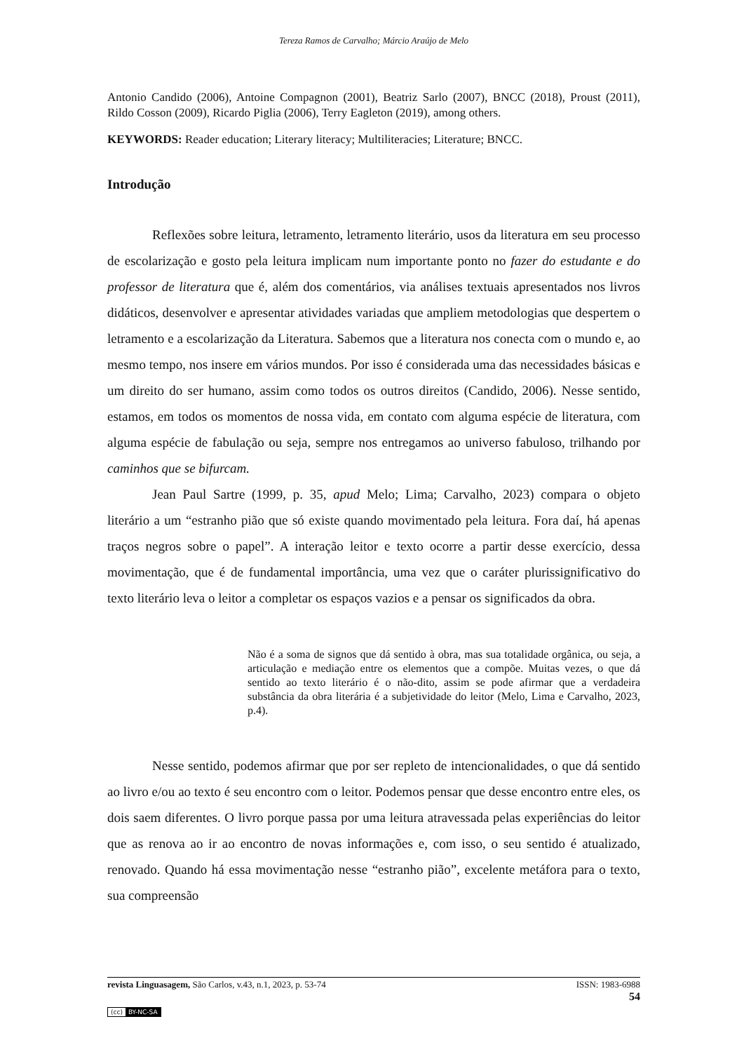Tereza Ramos de Carvalho; Márcio Araújo de Melo
Antonio Candido (2006), Antoine Compagnon (2001), Beatriz Sarlo (2007), BNCC (2018), Proust (2011), Rildo Cosson (2009), Ricardo Piglia (2006), Terry Eagleton (2019), among others.
KEYWORDS: Reader education; Literary literacy; Multiliteracies; Literature; BNCC.
Introdução
Reflexões sobre leitura, letramento, letramento literário, usos da literatura em seu processo de escolarização e gosto pela leitura implicam num importante ponto no fazer do estudante e do professor de literatura que é, além dos comentários, via análises textuais apresentados nos livros didáticos, desenvolver e apresentar atividades variadas que ampliem metodologias que despertem o letramento e a escolarização da Literatura. Sabemos que a literatura nos conecta com o mundo e, ao mesmo tempo, nos insere em vários mundos. Por isso é considerada uma das necessidades básicas e um direito do ser humano, assim como todos os outros direitos (Candido, 2006). Nesse sentido, estamos, em todos os momentos de nossa vida, em contato com alguma espécie de literatura, com alguma espécie de fabulação ou seja, sempre nos entregamos ao universo fabuloso, trilhando por caminhos que se bifurcam.
Jean Paul Sartre (1999, p. 35, apud Melo; Lima; Carvalho, 2023) compara o objeto literário a um “estranho pião que só existe quando movimentado pela leitura. Fora daí, há apenas traços negros sobre o papel”. A interação leitor e texto ocorre a partir desse exercício, dessa movimentação, que é de fundamental importância, uma vez que o caráter plurissignificativo do texto literário leva o leitor a completar os espaços vazios e a pensar os significados da obra.
Não é a soma de signos que dá sentido à obra, mas sua totalidade orgânica, ou seja, a articulação e mediação entre os elementos que a compõe. Muitas vezes, o que dá sentido ao texto literário é o não-dito, assim se pode afirmar que a verdadeira substância da obra literária é a subjetividade do leitor (Melo, Lima e Carvalho, 2023, p.4).
Nesse sentido, podemos afirmar que por ser repleto de intencionalidades, o que dá sentido ao livro e/ou ao texto é seu encontro com o leitor. Podemos pensar que desse encontro entre eles, os dois saem diferentes. O livro porque passa por uma leitura atravessada pelas experiências do leitor que as renova ao ir ao encontro de novas informações e, com isso, o seu sentido é atualizado, renovado. Quando há essa movimentação nesse “estranho pião”, excelente metáfora para o texto, sua compreensão
revista Linguasagem, São Carlos, v.43, n.1, 2023, p. 53-74 ISSN: 1983-6988
54
(cc) BY-NC-SA